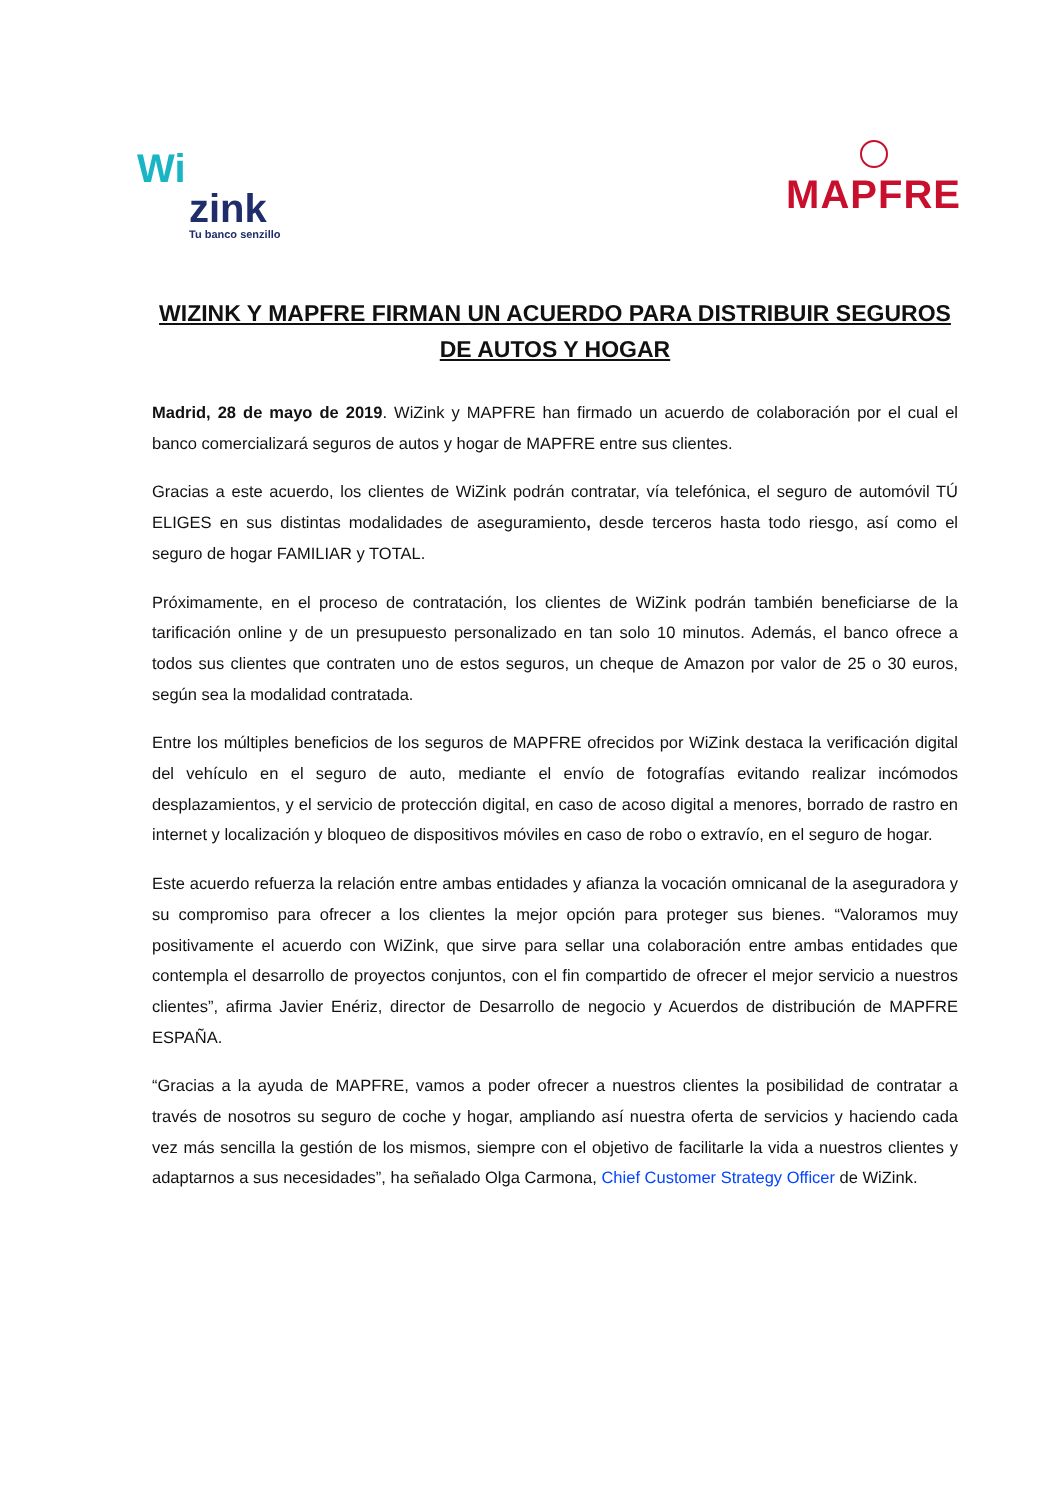Wi
zink
Tu banco senzillo
MAPFRE
WIZINK Y MAPFRE FIRMAN UN ACUERDO PARA DISTRIBUIR SEGUROS DE AUTOS Y HOGAR
Madrid, 28 de mayo de 2019. WiZink y MAPFRE han firmado un acuerdo de colaboración por el cual el banco comercializará seguros de autos y hogar de MAPFRE entre sus clientes.
Gracias a este acuerdo, los clientes de WiZink podrán contratar, vía telefónica, el seguro de automóvil TÚ ELIGES en sus distintas modalidades de aseguramiento, desde terceros hasta todo riesgo, así como el seguro de hogar FAMILIAR y TOTAL.
Próximamente, en el proceso de contratación, los clientes de WiZink podrán también beneficiarse de la tarificación online y de un presupuesto personalizado en tan solo 10 minutos. Además, el banco ofrece a todos sus clientes que contraten uno de estos seguros, un cheque de Amazon por valor de 25 o 30 euros, según sea la modalidad contratada.
Entre los múltiples beneficios de los seguros de MAPFRE ofrecidos por WiZink destaca la verificación digital del vehículo en el seguro de auto, mediante el envío de fotografías evitando realizar incómodos desplazamientos, y el servicio de protección digital, en caso de acoso digital a menores, borrado de rastro en internet y localización y bloqueo de dispositivos móviles en caso de robo o extravío, en el seguro de hogar.
Este acuerdo refuerza la relación entre ambas entidades y afianza la vocación omnicanal de la aseguradora y su compromiso para ofrecer a los clientes la mejor opción para proteger sus bienes. “Valoramos muy positivamente el acuerdo con WiZink, que sirve para sellar una colaboración entre ambas entidades que contempla el desarrollo de proyectos conjuntos, con el fin compartido de ofrecer el mejor servicio a nuestros clientes”, afirma Javier Enériz, director de Desarrollo de negocio y Acuerdos de distribución de MAPFRE ESPAÑA.
“Gracias a la ayuda de MAPFRE, vamos a poder ofrecer a nuestros clientes la posibilidad de contratar a través de nosotros su seguro de coche y hogar, ampliando así nuestra oferta de servicios y haciendo cada vez más sencilla la gestión de los mismos, siempre con el objetivo de facilitarle la vida a nuestros clientes y adaptarnos a sus necesidades”, ha señalado Olga Carmona, Chief Customer Strategy Officer de WiZink.